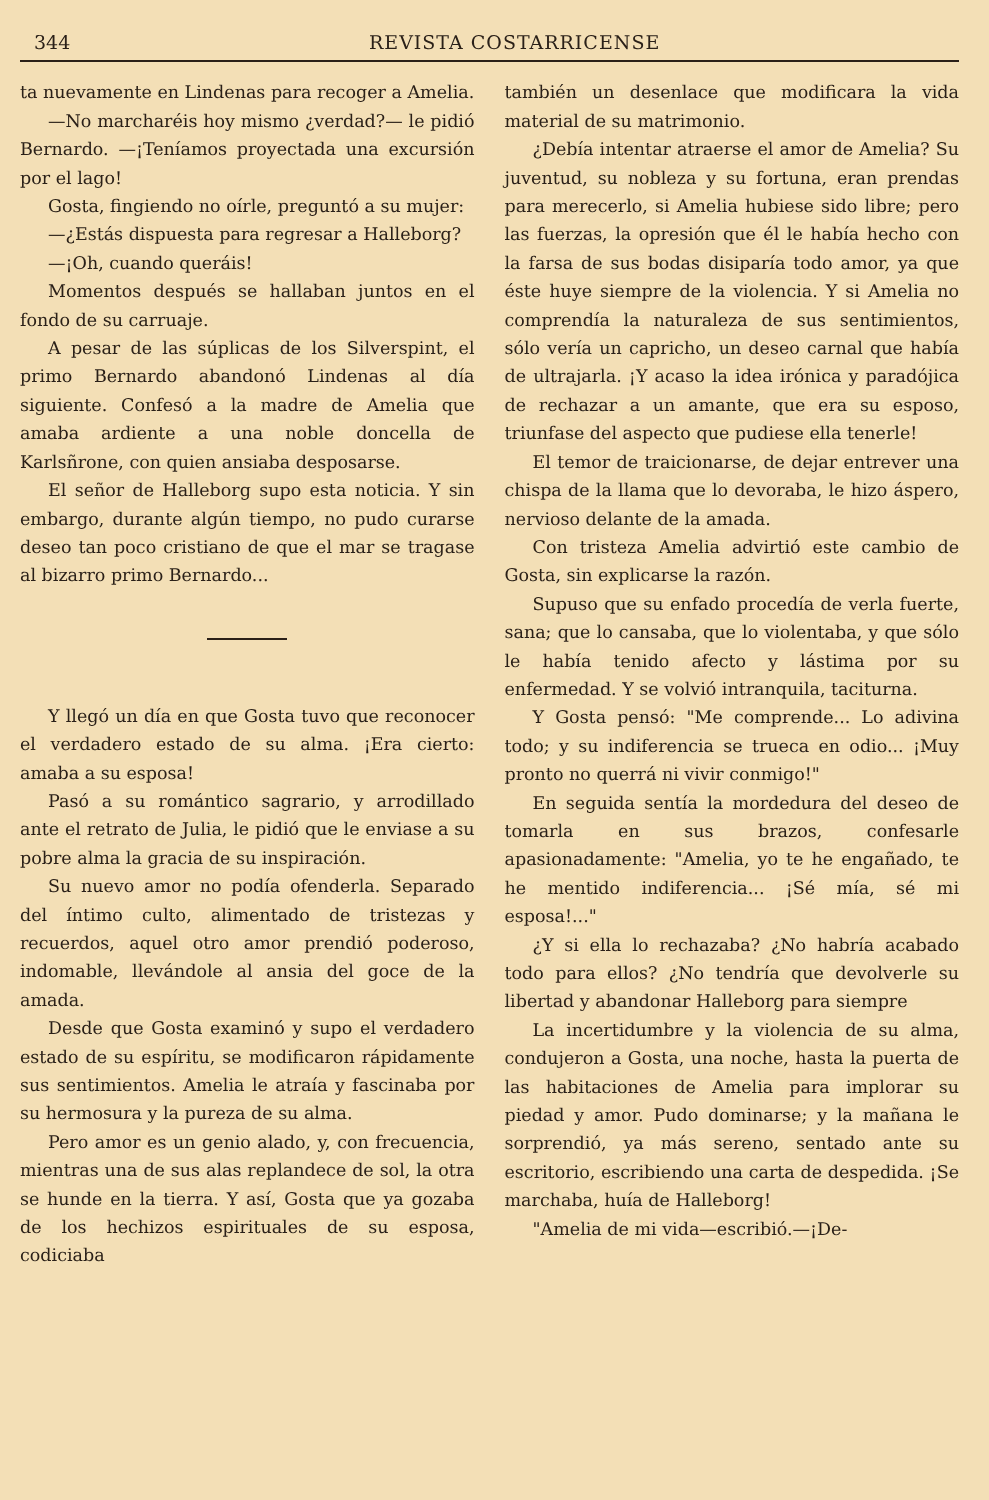344 REVISTA COSTARRICENSE
ta nuevamente en Lindenas para recoger a Amelia.
—No marcharéis hoy mismo ¿verdad?— le pidió Bernardo. —¡Teníamos proyectada una excursión por el lago!
Gosta, fingiendo no oírle, preguntó a su mujer:
—¿Estás dispuesta para regresar a Halleborg?
—¡Oh, cuando queráis!
Momentos después se hallaban juntos en el fondo de su carruaje.
A pesar de las súplicas de los Silverspint, el primo Bernardo abandonó Lindenas al día siguiente. Confesó a la madre de Amelia que amaba ardiente a una noble doncella de Karlsñrone, con quien ansiaba desposarse.
El señor de Halleborg supo esta noticia. Y sin embargo, durante algún tiempo, no pudo curarse deseo tan poco cristiano de que el mar se tragase al bizarro primo Bernardo...
Y llegó un día en que Gosta tuvo que reconocer el verdadero estado de su alma. ¡Era cierto: amaba a su esposa!
Pasó a su romántico sagrario, y arrodillado ante el retrato de Julia, le pidió que le enviase a su pobre alma la gracia de su inspiración.
Su nuevo amor no podía ofenderla. Separado del íntimo culto, alimentado de tristezas y recuerdos, aquel otro amor prendió poderoso, indomable, llevándole al ansia del goce de la amada.
Desde que Gosta examinó y supo el verdadero estado de su espíritu, se modificaron rápidamente sus sentimientos. Amelia le atraía y fascinaba por su hermosura y la pureza de su alma.
Pero amor es un genio alado, y, con frecuencia, mientras una de sus alas replandece de sol, la otra se hunde en la tierra. Y así, Gosta que ya gozaba de los hechizos espirituales de su esposa, codiciaba
también un desenlace que modificara la vida material de su matrimonio.
¿Debía intentar atraerse el amor de Amelia? Su juventud, su nobleza y su fortuna, eran prendas para merecerlo, si Amelia hubiese sido libre; pero las fuerzas, la opresión que él le había hecho con la farsa de sus bodas disiparía todo amor, ya que éste huye siempre de la violencia. Y si Amelia no comprendía la naturaleza de sus sentimientos, sólo vería un capricho, un deseo carnal que había de ultrajarla. ¡Y acaso la idea irónica y paradójica de rechazar a un amante, que era su esposo, triunfase del aspecto que pudiese ella tenerle!
El temor de traicionarse, de dejar entrever una chispa de la llama que lo devoraba, le hizo áspero, nervioso delante de la amada.
Con tristeza Amelia advirtió este cambio de Gosta, sin explicarse la razón.
Supuso que su enfado procedía de verla fuerte, sana; que lo cansaba, que lo violentaba, y que sólo le había tenido afecto y lástima por su enfermedad. Y se volvió intranquila, taciturna.
Y Gosta pensó: "Me comprende... Lo adivina todo; y su indiferencia se trueca en odio... ¡Muy pronto no querrá ni vivir conmigo!"
En seguida sentía la mordedura del deseo de tomarla en sus brazos, confesarle apasionadamente: "Amelia, yo te he engañado, te he mentido indiferencia... ¡Sé mía, sé mi esposa!..."
¿Y si ella lo rechazaba? ¿No habría acabado todo para ellos? ¿No tendría que devolverle su libertad y abandonar Halleborg para siempre
La incertidumbre y la violencia de su alma, condujeron a Gosta, una noche, hasta la puerta de las habitaciones de Amelia para implorar su piedad y amor. Pudo dominarse; y la mañana le sorprendió, ya más sereno, sentado ante su escritorio, escribiendo una carta de despedida. ¡Se marchaba, huía de Halleborg!
"Amelia de mi vida—escribió.—¡De-